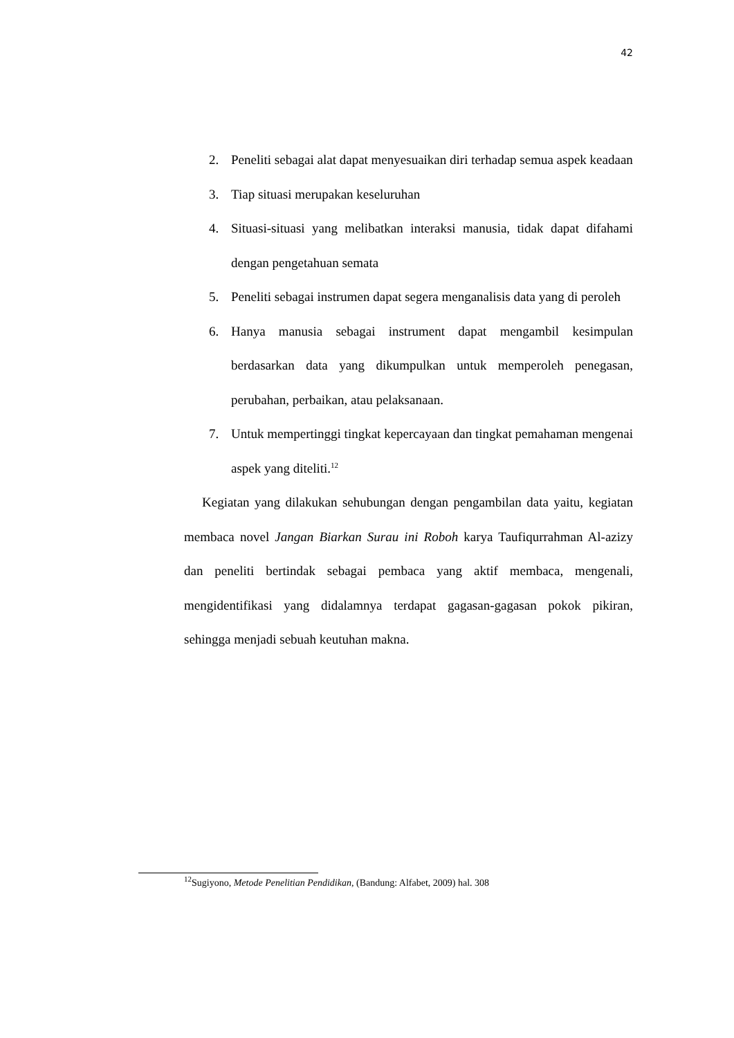42
2. Peneliti sebagai alat dapat menyesuaikan diri terhadap semua aspek keadaan
3. Tiap situasi merupakan keseluruhan
4. Situasi-situasi yang melibatkan interaksi manusia, tidak dapat difahami dengan pengetahuan semata
5. Peneliti sebagai instrumen dapat segera menganalisis data yang di peroleh
6. Hanya manusia sebagai instrument dapat mengambil kesimpulan berdasarkan data yang dikumpulkan untuk memperoleh penegasan, perubahan, perbaikan, atau pelaksanaan.
7. Untuk mempertinggi tingkat kepercayaan dan tingkat pemahaman mengenai aspek yang diteliti.<sup>12</sup>
Kegiatan yang dilakukan sehubungan dengan pengambilan data yaitu, kegiatan membaca novel Jangan Biarkan Surau ini Roboh karya Taufiqurrahman Al-azizy dan peneliti bertindak sebagai pembaca yang aktif membaca, mengenali, mengidentifikasi yang didalamnya terdapat gagasan-gagasan pokok pikiran, sehingga menjadi sebuah keutuhan makna.
<sup>12</sup> Sugiyono, Metode Penelitian Pendidikan, (Bandung: Alfabet, 2009) hal. 308